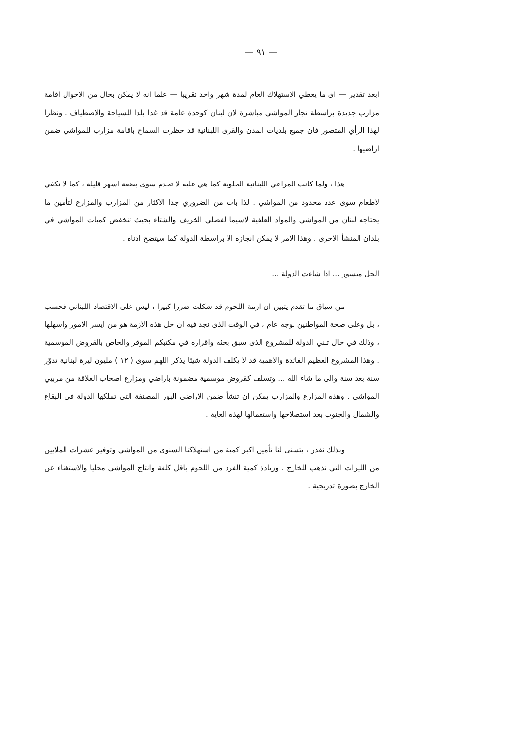— ٩١ —
ابعد تقدير — اى ما يغطي الاستهلاك العام لمدة شهر واحد تقريبا — علما انه لا يمكن بحال من الاحوال اقامة مزارب جديدة براسطة تجار المواشي مباشرة لان لبنان كوحدة عامة قد غدا بلدا للسياحة والاصطياف . ونظرا لهذا الرأي المتصور فان جميع بلديات المدن والقرى اللبنانية قد حظرت السماح باقامة مزارب للمواشي ضمن اراضيها .
هذا ، ولما كانت المراعي اللبنانية الخلوية كما هي عليه لا تخدم سوى بضعة اسهر قليلة ، كما لا تكفي لاطعام سوى عدد محدود من المواشي . لذا بات من الضروري جدا الاكثار من المزارب والمزارع لتأمين ما يحتاجه لبنان من المواشي والمواد العلفية لاسيما لفصلي الخريف والشتاء بحيث تنخفض كميات المواشي في بلدان المنشأ الاخرى . وهذا الامر لا يمكن انجازه الا براسطة الدولة كما سيتضح ادناه .
الحل ميسور ... اذا شاءت الدولة ...
من سياق ما تقدم يتبين ان ازمة اللحوم قد شكلت ضررا كبيرا ، ليس على الاقتصاد اللبناني فحسب ، بل وعلى صحة المواطنين بوجه عام ، في الوقت الذى نجد فيه ان حل هذه الازمة هو من ايسر الامور واسهلها ، وذلك في حال تبني الدولة للمشروع الذى سبق بحثه واقراره في مكتبكم الموقر والخاص بالقروض الموسمية . وهذا المشروع العظيم الفائدة والاهمية قد لا يكلف الدولة شيئا يذكر اللهم سوى ( ١٢ ) مليون ليرة لبنانية تدوّر سنة بعد سنة والى ما شاء الله ... وتسلف كقروض موسمية مضمونة باراضي ومزارع اصحاب العلاقة من مربيي المواشي . وهذه المزارع والمزارب يمكن ان تنشأ ضمن الاراضي البور المصنفة التي تملكها الدولة في البقاع والشمال والجنوب بعد استصلاحها واستعمالها لهذه الغاية .
وبذلك نقدر ، يتسنى لنا تأمين اكبر كمية من استهلاكنا السنوى من المواشي وتوفير عشرات الملايين من الليرات التي تذهب للخارج . وزيادة كمية الفرد من اللحوم باقل كلفة وانتاج المواشي محليا والاستغناء عن الخارج بصورة تدريجية .